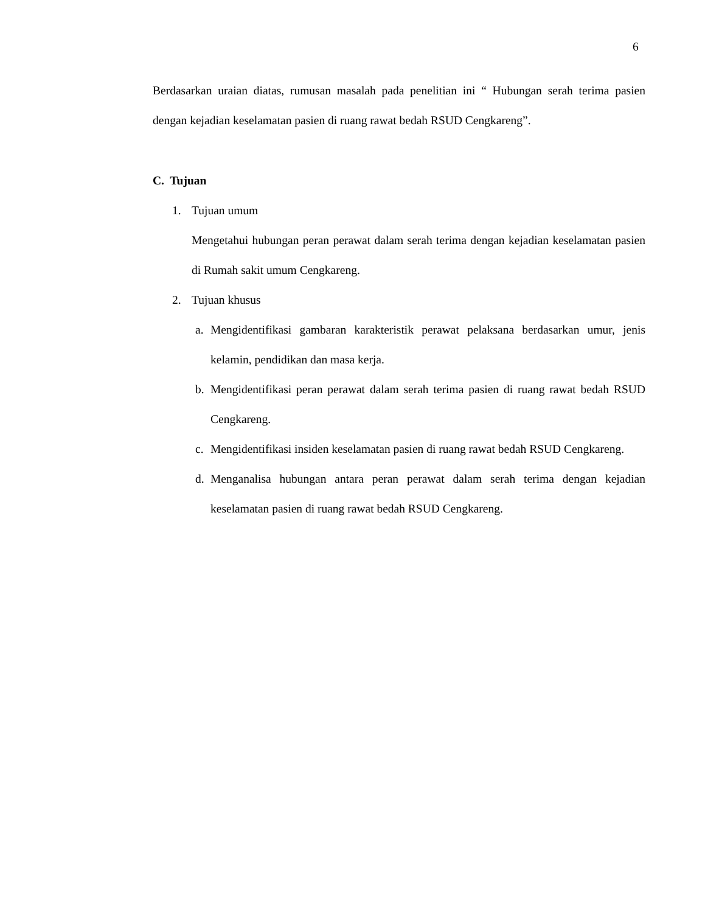6
Berdasarkan uraian diatas, rumusan masalah pada penelitian ini “ Hubungan serah terima pasien dengan kejadian keselamatan pasien di ruang rawat bedah RSUD Cengkareng”.
C. Tujuan
1. Tujuan umum
Mengetahui hubungan peran perawat dalam serah terima dengan kejadian keselamatan pasien di Rumah sakit umum Cengkareng.
2. Tujuan khusus
a. Mengidentifikasi gambaran karakteristik perawat pelaksana berdasarkan umur, jenis kelamin, pendidikan dan masa kerja.
b. Mengidentifikasi peran perawat dalam serah terima pasien di ruang rawat bedah RSUD Cengkareng.
c. Mengidentifikasi insiden keselamatan pasien di ruang rawat bedah RSUD Cengkareng.
d. Menganalisa hubungan antara peran perawat dalam serah terima dengan kejadian keselamatan pasien di ruang rawat bedah RSUD Cengkareng.